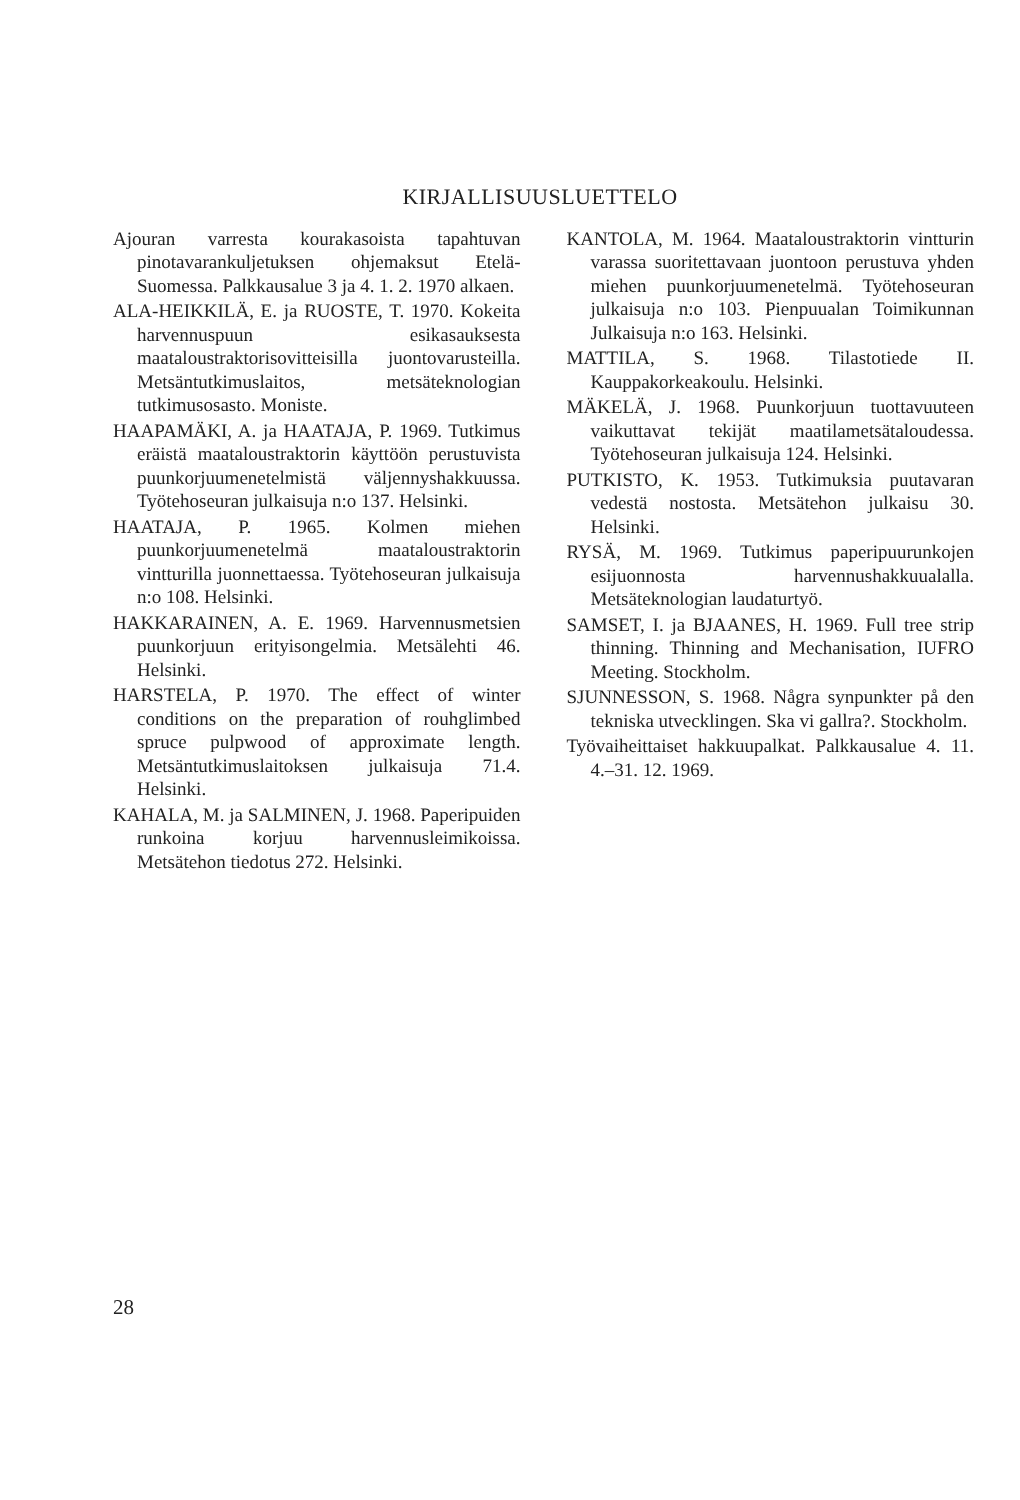KIRJALLISUUSLUETTELO
Ajouran varresta kourakasoista tapahtuvan pinotavarankuljetuksen ohjemaksut Etelä-Suomessa. Palkkausalue 3 ja 4. 1. 2. 1970 alkaen.
ALA-HEIKKILÄ, E. ja RUOSTE, T. 1970. Kokeita harvennuspuun esikasauksesta maataloustraktorisovitteisilla juontovarusteilla. Metsäntutkimuslaitos, metsäteknologian tutkimusosasto. Moniste.
HAAPAMÄKI, A. ja HAATAJA, P. 1969. Tutkimus eräistä maataloustraktorin käyttöön perustuvista puunkorjuumenetelmistä väljennyshakkuussa. Työtehoseuran julkaisuja n:o 137. Helsinki.
HAATAJA, P. 1965. Kolmen miehen puunkorjuumenetelmä maataloustraktorin vintturilla juonnettaessa. Työtehoseuran julkaisuja n:o 108. Helsinki.
HAKKARAINEN, A. E. 1969. Harvennusmetsien puunkorjuun erityisongelmia. Metsälehti 46. Helsinki.
HARSTELA, P. 1970. The effect of winter conditions on the preparation of rouhglimbed spruce pulpwood of approximate length. Metsäntutkimuslaitoksen julkaisuja 71.4. Helsinki.
KAHALA, M. ja SALMINEN, J. 1968. Paperipuiden runkoina korjuu harvennusleimikoissa. Metsätehon tiedotus 272. Helsinki.
KANTOLA, M. 1964. Maataloustraktorin vintturin varassa suoritettavaan juontoon perustuva yhden miehen puunkorjuumenetelmä. Työtehoseuran julkaisuja n:o 103. Pienpuualan Toimikunnan Julkaisuja n:o 163. Helsinki.
MATTILA, S. 1968. Tilastotiede II. Kauppakorkeakoulu. Helsinki.
MÄKELÄ, J. 1968. Puunkorjuun tuottavuuteen vaikuttavat tekijät maatilametsätaloudessa. Työtehoseuran julkaisuja 124. Helsinki.
PUTKISTO, K. 1953. Tutkimuksia puutavaran vedestä nostosta. Metsätehon julkaisu 30. Helsinki.
RYSÄ, M. 1969. Tutkimus paperipuurunkojen esijuonnosta harvennushakkuualalla. Metsäteknologian laudaturtyö.
SAMSET, I. ja BJAANES, H. 1969. Full tree strip thinning. Thinning and Mechanisation, IUFRO Meeting. Stockholm.
SJUNNESSON, S. 1968. Några synpunkter på den tekniska utvecklingen. Ska vi gallra?. Stockholm.
Työvaiheittaiset hakkuupalkat. Palkkausalue 4. 11. 4.–31. 12. 1969.
28